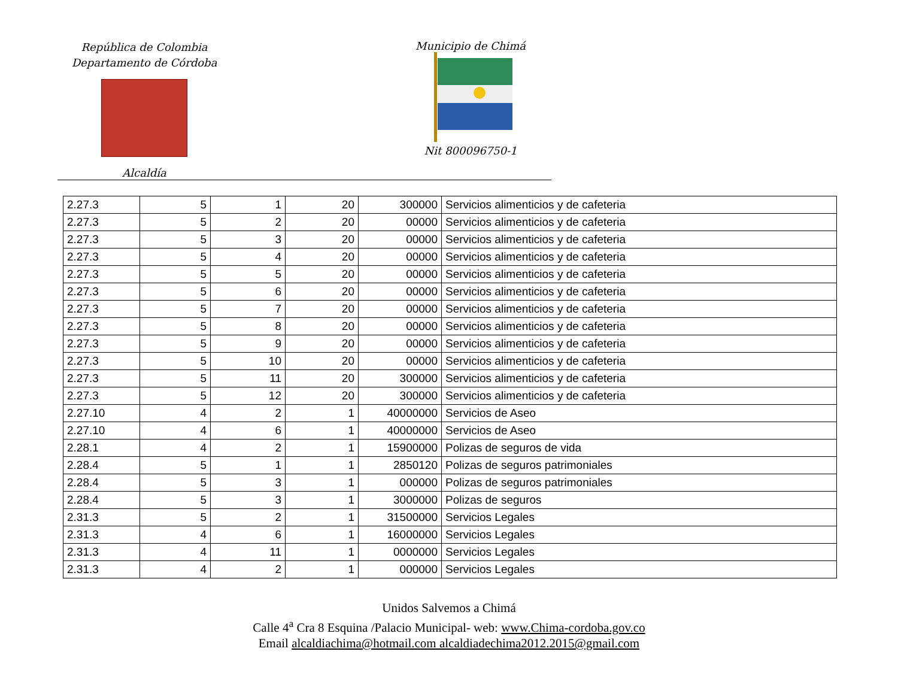República de Colombia
Departamento de Córdoba
Alcaldía
Municipio de Chimá
Nit 800096750-1
| 2.27.3 | 5 | 1 | 20 | 300000 | Servicios alimenticios y de cafeteria |
| 2.27.3 | 5 | 2 | 20 | 00000 | Servicios alimenticios y de cafeteria |
| 2.27.3 | 5 | 3 | 20 | 00000 | Servicios alimenticios y de cafeteria |
| 2.27.3 | 5 | 4 | 20 | 00000 | Servicios alimenticios y de cafeteria |
| 2.27.3 | 5 | 5 | 20 | 00000 | Servicios alimenticios y de cafeteria |
| 2.27.3 | 5 | 6 | 20 | 00000 | Servicios alimenticios y de cafeteria |
| 2.27.3 | 5 | 7 | 20 | 00000 | Servicios alimenticios y de cafeteria |
| 2.27.3 | 5 | 8 | 20 | 00000 | Servicios alimenticios y de cafeteria |
| 2.27.3 | 5 | 9 | 20 | 00000 | Servicios alimenticios y de cafeteria |
| 2.27.3 | 5 | 10 | 20 | 00000 | Servicios alimenticios y de cafeteria |
| 2.27.3 | 5 | 11 | 20 | 300000 | Servicios alimenticios y de cafeteria |
| 2.27.3 | 5 | 12 | 20 | 300000 | Servicios alimenticios y de cafeteria |
| 2.27.10 | 4 | 2 | 1 | 40000000 | Servicios de Aseo |
| 2.27.10 | 4 | 6 | 1 | 40000000 | Servicios de Aseo |
| 2.28.1 | 4 | 2 | 1 | 15900000 | Polizas de seguros de vida |
| 2.28.4 | 5 | 1 | 1 | 2850120 | Polizas de seguros patrimoniales |
| 2.28.4 | 5 | 3 | 1 | 000000 | Polizas de seguros patrimoniales |
| 2.28.4 | 5 | 3 | 1 | 3000000 | Polizas de seguros |
| 2.31.3 | 5 | 2 | 1 | 31500000 | Servicios Legales |
| 2.31.3 | 4 | 6 | 1 | 16000000 | Servicios Legales |
| 2.31.3 | 4 | 11 | 1 | 0000000 | Servicios Legales |
| 2.31.3 | 4 | 2 | 1 | 000000 | Servicios Legales |
Unidos Salvemos a Chimá
Calle 4<sup>a</sup> Cra 8 Esquina /Palacio Municipal- web: www.Chima-cordoba.gov.co
Email alcaldiachima@hotmail.com alcaldiadechima2012.2015@gmail.com